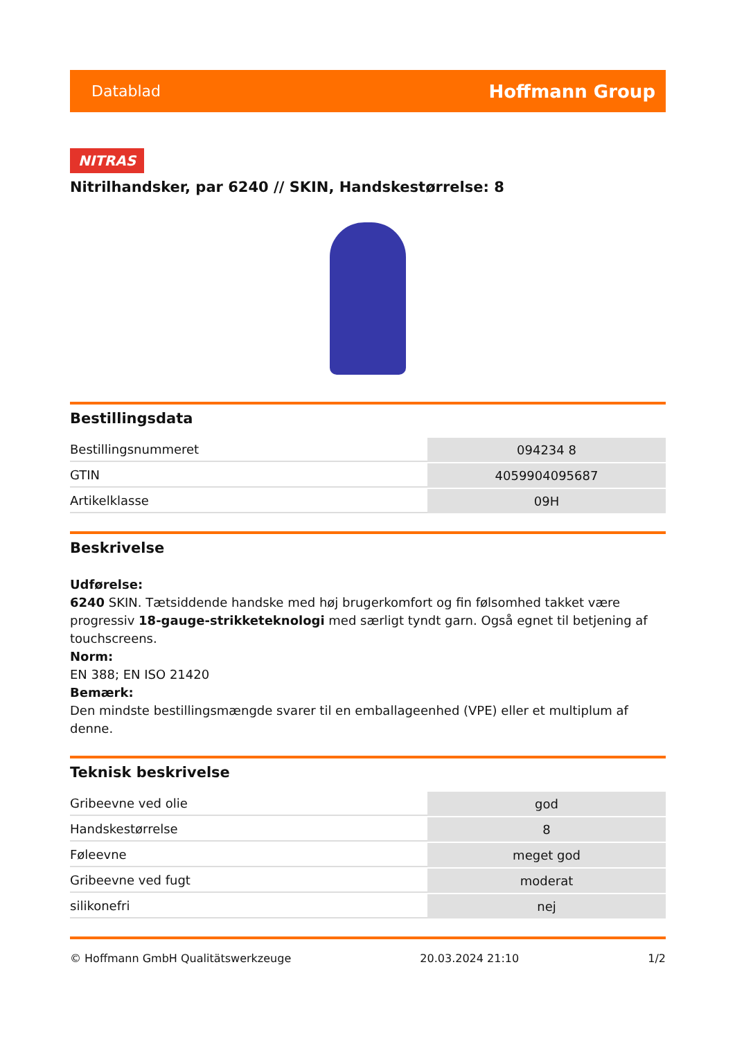Datablad
Hoffmann Group
NITRAS
Nitrilhandsker, par 6240 // SKIN, Handskestørrelse: 8
Bestillingsdata
| Bestillingsnummeret | 094234 8 |
| GTIN | 4059904095687 |
| Artikelklasse | 09H |
Beskrivelse
Udførelse:
6240 SKIN. Tætsiddende handske med høj brugerkomfort og fin følsomhed takket være progressiv 18-gauge-strikketeknologi med særligt tyndt garn. Også egnet til betjening af touchscreens.
Norm:
EN 388; EN ISO 21420
Bemærk:
Den mindste bestillingsmængde svarer til en emballageenhed (VPE) eller et multiplum af denne.
Teknisk beskrivelse
| Gribeevne ved olie | god |
| Handskestørrelse | 8 |
| Føleevne | meget god |
| Gribeevne ved fugt | moderat |
| silikonefri | nej |
© Hoffmann GmbH Qualitätswerkzeuge 20.03.2024 21:10 1/2